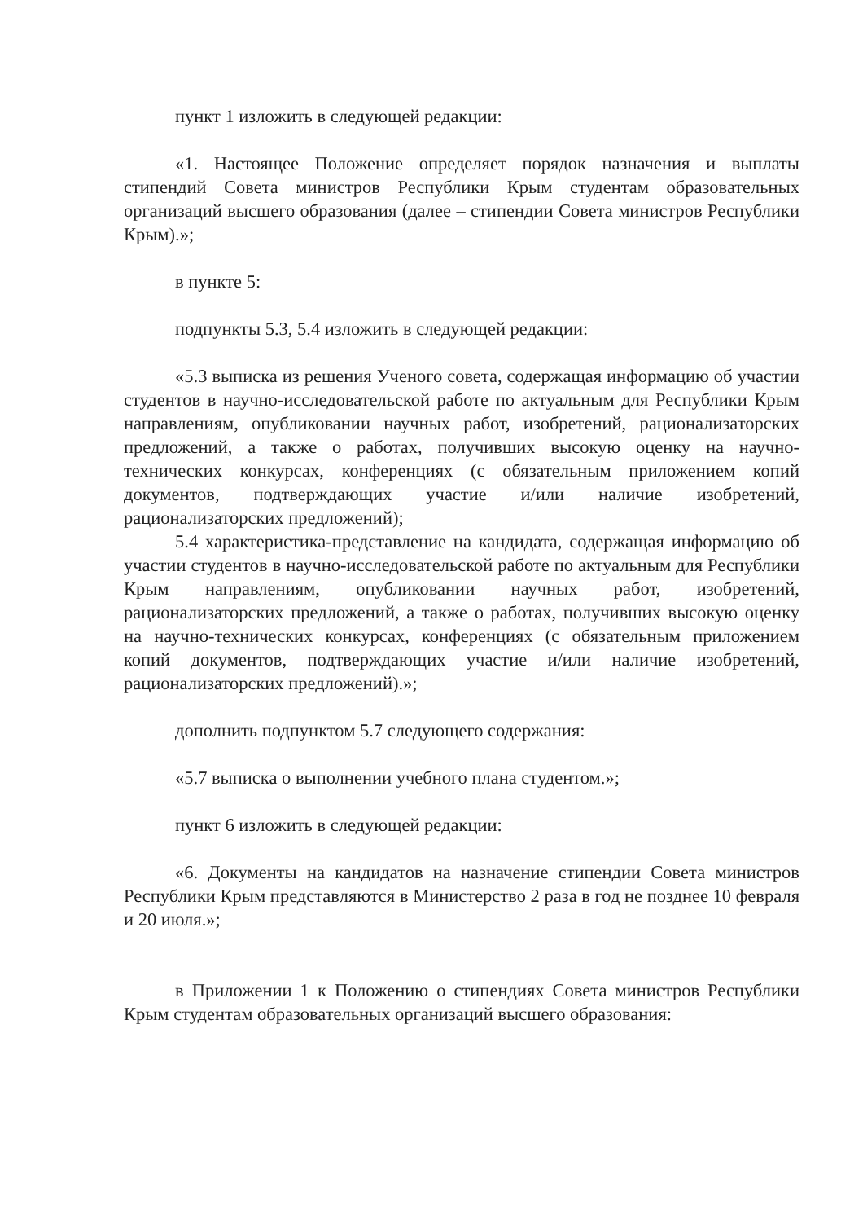пункт 1 изложить в следующей редакции:
«1. Настоящее Положение определяет порядок назначения и выплаты стипендий Совета министров Республики Крым студентам образовательных организаций высшего образования (далее – стипендии Совета министров Республики Крым).»;
в пункте 5:
подпункты 5.3, 5.4 изложить в следующей редакции:
«5.3 выписка из решения Ученого совета, содержащая информацию об участии студентов в научно-исследовательской работе по актуальным для Республики Крым направлениям, опубликовании научных работ, изобретений, рационализаторских предложений, а также о работах, получивших высокую оценку на научно-технических конкурсах, конференциях (с обязательным приложением копий документов, подтверждающих участие и/или наличие изобретений, рационализаторских предложений);
5.4 характеристика-представление на кандидата, содержащая информацию об участии студентов в научно-исследовательской работе по актуальным для Республики Крым направлениям, опубликовании научных работ, изобретений, рационализаторских предложений, а также о работах, получивших высокую оценку на научно-технических конкурсах, конференциях (с обязательным приложением копий документов, подтверждающих участие и/или наличие изобретений, рационализаторских предложений).»;
дополнить подпунктом 5.7 следующего содержания:
«5.7 выписка о выполнении учебного плана студентом.»;
пункт 6 изложить в следующей редакции:
«6. Документы на кандидатов на назначение стипендии Совета министров Республики Крым представляются в Министерство 2 раза в год не позднее 10 февраля и 20 июля.»;
в Приложении 1 к Положению о стипендиях Совета министров Республики Крым студентам образовательных организаций высшего образования: